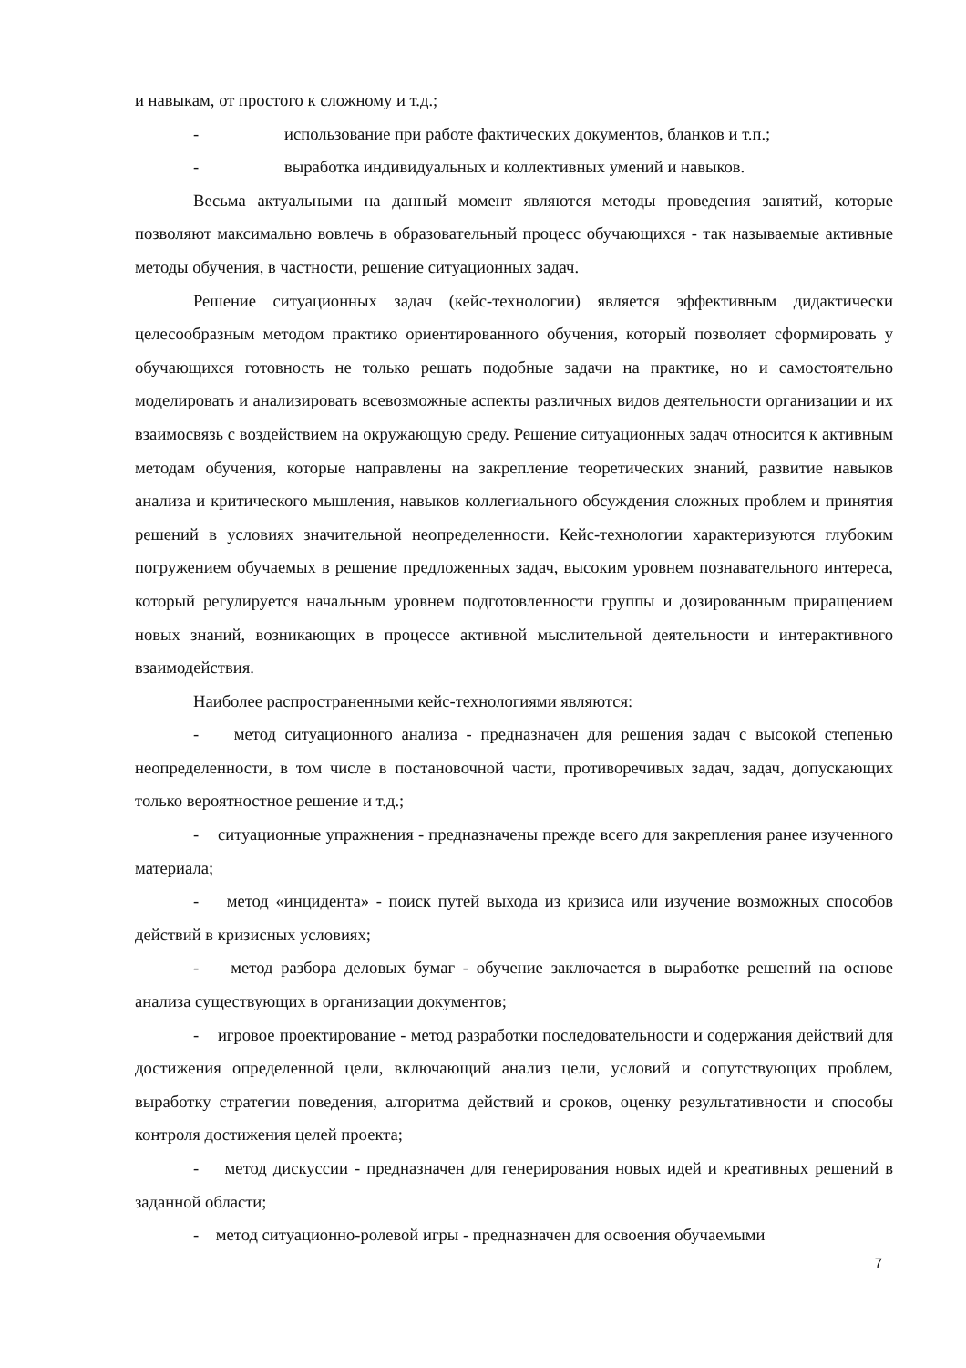и навыкам, от простого к сложному и т.д.;
- использование при работе фактических документов, бланков и т.п.;
- выработка индивидуальных и коллективных умений и навыков.
Весьма актуальными на данный момент являются методы проведения занятий, которые позволяют максимально вовлечь в образовательный процесс обучающихся - так называемые активные методы обучения, в частности, решение ситуационных задач.
Решение ситуационных задач (кейс-технологии) является эффективным дидактически целесообразным методом практико ориентированного обучения, который позволяет сформировать у обучающихся готовность не только решать подобные задачи на практике, но и самостоятельно моделировать и анализировать всевозможные аспекты различных видов деятельности организации и их взаимосвязь с воздействием на окружающую среду. Решение ситуационных задач относится к активным методам обучения, которые направлены на закрепление теоретических знаний, развитие навыков анализа и критического мышления, навыков коллегиального обсуждения сложных проблем и принятия решений в условиях значительной неопределенности. Кейс-технологии характеризуются глубоким погружением обучаемых в решение предложенных задач, высоким уровнем познавательного интереса, который регулируется начальным уровнем подготовленности группы и дозированным приращением новых знаний, возникающих в процессе активной мыслительной деятельности и интерактивного взаимодействия.
Наиболее распространенными кейс-технологиями являются:
- метод ситуационного анализа - предназначен для решения задач с высокой степенью неопределенности, в том числе в постановочной части, противоречивых задач, задач, допускающих только вероятностное решение и т.д.;
- ситуационные упражнения - предназначены прежде всего для закрепления ранее изученного материала;
- метод «инцидента» - поиск путей выхода из кризиса или изучение возможных способов действий в кризисных условиях;
- метод разбора деловых бумаг - обучение заключается в выработке решений на основе анализа существующих в организации документов;
- игровое проектирование - метод разработки последовательности и содержания действий для достижения определенной цели, включающий анализ цели, условий и сопутствующих проблем, выработку стратегии поведения, алгоритма действий и сроков, оценку результативности и способы контроля достижения целей проекта;
- метод дискуссии - предназначен для генерирования новых идей и креативных решений в заданной области;
- метод ситуационно-ролевой игры - предназначен для освоения обучаемыми
7